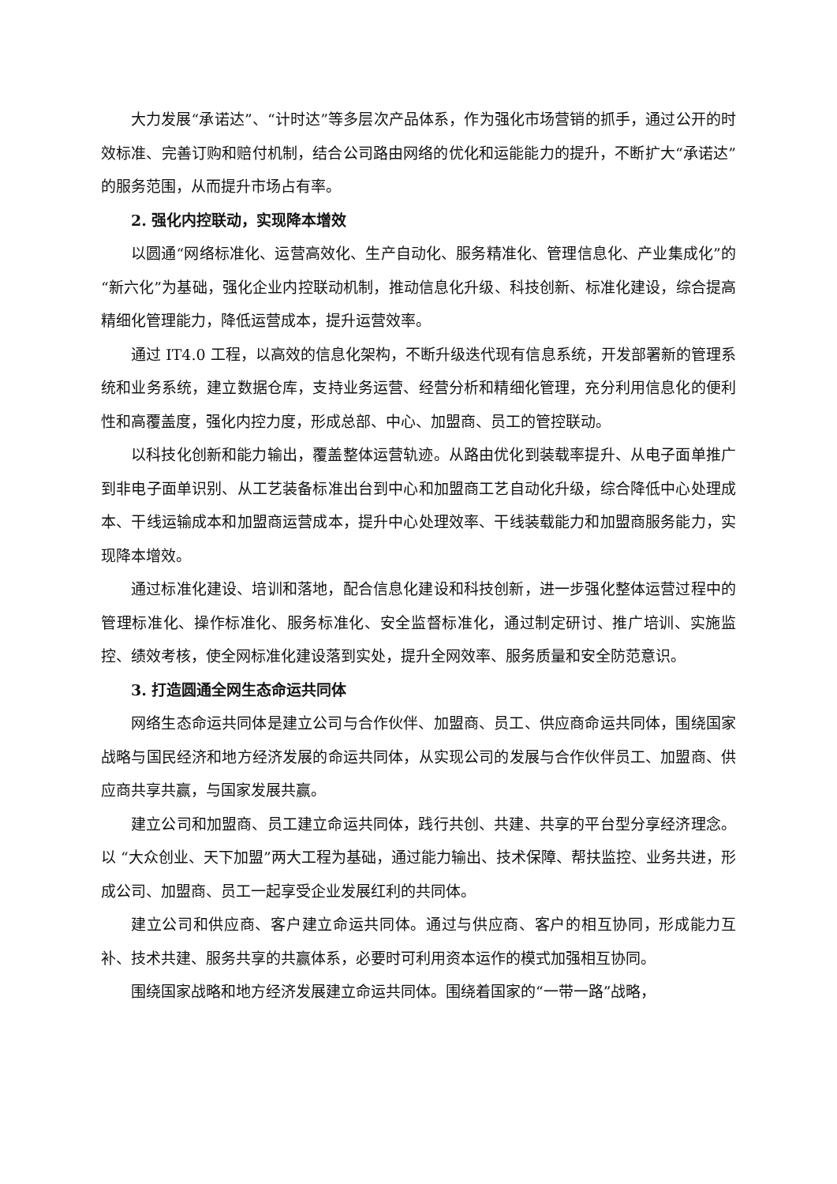大力发展“承诺达”、“计时达”等多层次产品体系，作为强化市场营销的抓手，通过公开的时效标准、完善订购和赔付机制，结合公司路由网络的优化和运能能力的提升，不断扩大“承诺达”的服务范围，从而提升市场占有率。
2. 强化内控联动，实现降本增效
以圆通“网络标准化、运营高效化、生产自动化、服务精准化、管理信息化、产业集成化”的“新六化”为基础，强化企业内控联动机制，推动信息化升级、科技创新、标准化建设，综合提高精细化管理能力，降低运营成本，提升运营效率。
通过 IT4.0 工程，以高效的信息化架构，不断升级迭代现有信息系统，开发部署新的管理系统和业务系统，建立数据仓库，支持业务运营、经营分析和精细化管理，充分利用信息化的便利性和高覆盖度，强化内控力度，形成总部、中心、加盟商、员工的管控联动。
以科技化创新和能力输出，覆盖整体运营轨迹。从路由优化到装载率提升、从电子面单推广到非电子面单识别、从工艺装备标准出台到中心和加盟商工艺自动化升级，综合降低中心处理成本、干线运输成本和加盟商运营成本，提升中心处理效率、干线装载能力和加盟商服务能力，实现降本增效。
通过标准化建设、培训和落地，配合信息化建设和科技创新，进一步强化整体运营过程中的管理标准化、操作标准化、服务标准化、安全监督标准化，通过制定研讨、推广培训、实施监控、绩效考核，使全网标准化建设落到实处，提升全网效率、服务质量和安全防范意识。
3. 打造圆通全网生态命运共同体
网络生态命运共同体是建立公司与合作伙伴、加盟商、员工、供应商命运共同体，围绕国家战略与国民经济和地方经济发展的命运共同体，从实现公司的发展与合作伙伴员工、加盟商、供应商共享共赢，与国家发展共赢。
建立公司和加盟商、员工建立命运共同体，践行共创、共建、共享的平台型分享经济理念。以 “大众创业、天下加盟”两大工程为基础，通过能力输出、技术保障、帮扶监控、业务共进，形成公司、加盟商、员工一起享受企业发展红利的共同体。
建立公司和供应商、客户建立命运共同体。通过与供应商、客户的相互协同，形成能力互补、技术共建、服务共享的共赢体系，必要时可利用资本运作的模式加强相互协同。
围绕国家战略和地方经济发展建立命运共同体。围绕着国家的“一带一路”战略，